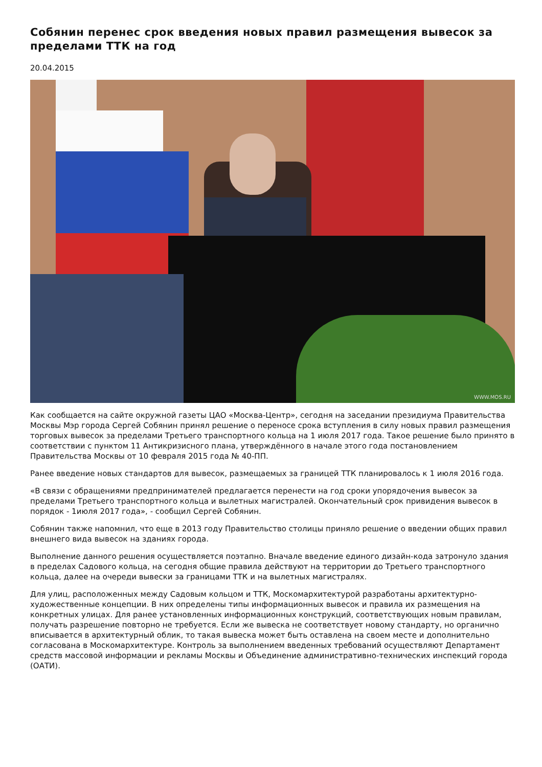Собянин перенес срок введения новых правил размещения вывесок за пределами ТТК на год
20.04.2015
WWW.MOS.RU
Как сообщается на сайте окружной газеты ЦАО «Москва-Центр», сегодня на заседании президиума Правительства Москвы Мэр города Сергей Собянин принял решение о переносе срока вступления в силу новых правил размещения торговых вывесок за пределами Третьего транспортного кольца на 1 июля 2017 года. Такое решение было принято в соответствии с пунктом 11 Антикризисного плана, утверждённого в начале этого года постановлением Правительства Москвы от 10 февраля 2015 года № 40-ПП.
Ранее введение новых стандартов для вывесок, размещаемых за границей ТТК планировалось к 1 июля 2016 года.
«В связи с обращениями предпринимателей предлагается перенести на год сроки упорядочения вывесок за пределами Третьего транспортного кольца и вылетных магистралей. Окончательный срок привидения вывесок в порядок - 1июля 2017 года», - сообщил Сергей Собянин.
Собянин также напомнил, что еще в 2013 году Правительство столицы приняло решение о введении общих правил внешнего вида вывесок на зданиях города.
Выполнение данного решения осуществляется поэтапно. Вначале введение единого дизайн-кода затронуло здания в пределах Садового кольца, на сегодня общие правила действуют на территории до Третьего транспортного кольца, далее на очереди вывески за границами ТТК и на вылетных магистралях.
Для улиц, расположенных между Садовым кольцом и ТТК, Москомархитектурой разработаны архитектурно-художественные концепции. В них определены типы информационных вывесок и правила их размещения на конкретных улицах. Для ранее установленных информационных конструкций, соответствующих новым правилам, получать разрешение повторно не требуется. Если же вывеска не соответствует новому стандарту, но органично вписывается в архитектурный облик, то такая вывеска может быть оставлена на своем месте и дополнительно согласована в Москомархитектуре. Контроль за выполнением введенных требований осуществляют Департамент средств массовой информации и рекламы Москвы и Объединение административно-технических инспекций города (ОАТИ).